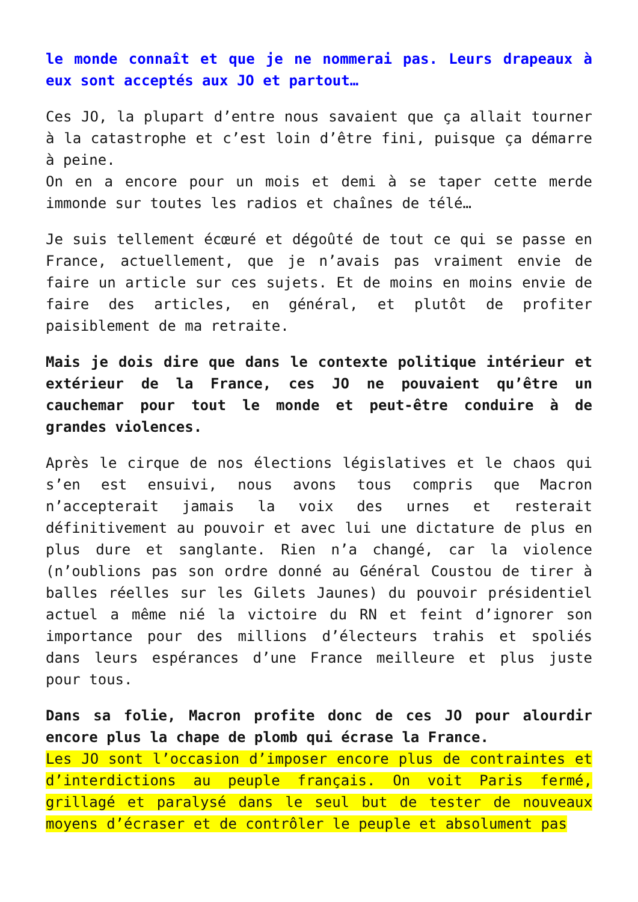le monde connaît et que je ne nommerai pas. Leurs drapeaux à eux sont acceptés aux JO et partout…
Ces JO, la plupart d’entre nous savaient que ça allait tourner à la catastrophe et c’est loin d’être fini, puisque ça démarre à peine.
On en a encore pour un mois et demi à se taper cette merde immonde sur toutes les radios et chaînes de télé…
Je suis tellement écœuré et dégoûté de tout ce qui se passe en France, actuellement, que je n’avais pas vraiment envie de faire un article sur ces sujets. Et de moins en moins envie de faire des articles, en général, et plutôt de profiter paisiblement de ma retraite.
Mais je dois dire que dans le contexte politique intérieur et extérieur de la France, ces JO ne pouvaient qu’être un cauchemar pour tout le monde et peut-être conduire à de grandes violences.
Après le cirque de nos élections législatives et le chaos qui s’en est ensuivi, nous avons tous compris que Macron n’accepterait jamais la voix des urnes et resterait définitivement au pouvoir et avec lui une dictature de plus en plus dure et sanglante. Rien n’a changé, car la violence (n’oublions pas son ordre donné au Général Coustou de tirer à balles réelles sur les Gilets Jaunes) du pouvoir présidentiel actuel a même nié la victoire du RN et feint d’ignorer son importance pour des millions d’électeurs trahis et spoliés dans leurs espérances d’une France meilleure et plus juste pour tous.
Dans sa folie, Macron profite donc de ces JO pour alourdir encore plus la chape de plomb qui écrase la France.
Les JO sont l’occasion d’imposer encore plus de contraintes et d’interdictions au peuple français. On voit Paris fermé, grillagé et paralysé dans le seul but de tester de nouveaux moyens d’écraser et de contrôler le peuple et absolument pas